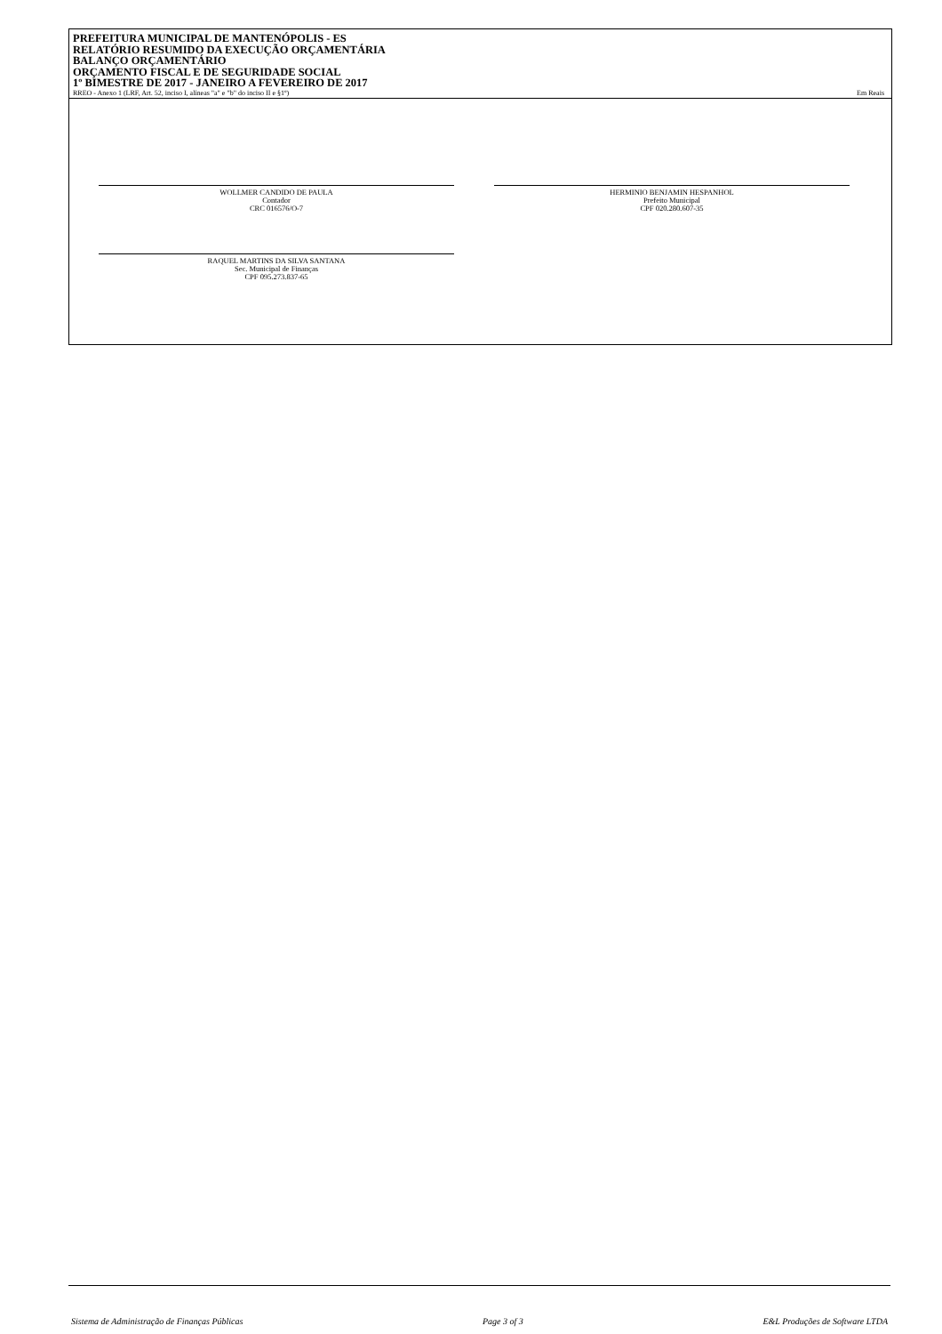PREFEITURA MUNICIPAL DE MANTENÓPOLIS - ES
RELATÓRIO RESUMIDO DA EXECUÇÃO ORÇAMENTÁRIA
BALANÇO ORÇAMENTÁRIO
ORÇAMENTO FISCAL E DE SEGURIDADE SOCIAL
1º BIMESTRE DE 2017 - JANEIRO A FEVEREIRO DE 2017
RREO - Anexo 1 (LRF, Art. 52, inciso I, alíneas "a" e "b" do inciso II e §1º) Em Reais
WOLLMER CANDIDO DE PAULA
Contador
CRC 016576/O-7
HERMINIO BENJAMIN HESPANHOL
Prefeito Municipal
CPF 020.280.607-35
RAQUEL MARTINS DA SILVA SANTANA
Sec. Municipal de Finanças
CPF 095.273.837-65
Sistema de Administração de Finanças Públicas Page 3 of 3 E&L Produções de Software LTDA